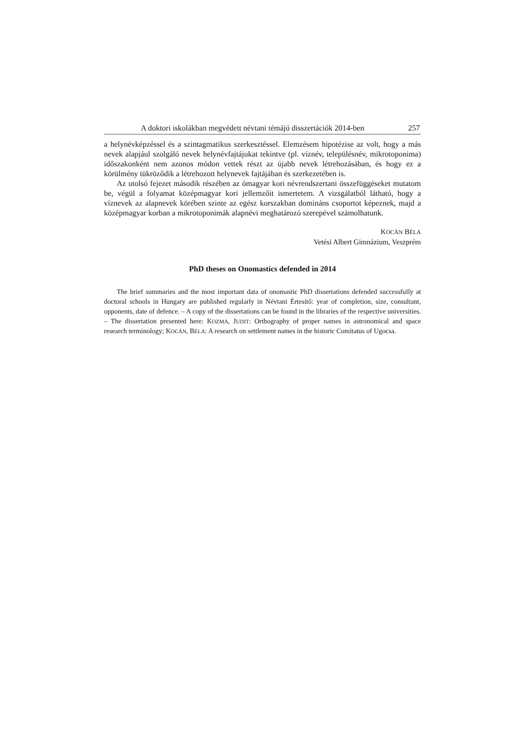A doktori iskolákban megvédett névtani témájú disszertációk 2014-ben 257
a helynévképzéssel és a szintagmatikus szerkesztéssel. Elemzésem hipotézise az volt, hogy a más nevek alapjául szolgáló nevek helynévfajtájukat tekintve (pl. víznév, településnév, mikrotoponima) időszakonként nem azonos módon vettek részt az újabb nevek létrehozásában, és hogy ez a körülmény tükröződik a létrehozott helynevek fajtájában és szerkezetében is.
Az utolsó fejezet második részében az ómagyar kori névrendszertani összefüggéseket mutatom be, végül a folyamat középmagyar kori jellemzőit ismertetem. A vizsgálatból látható, hogy a víznevek az alapnevek körében szinte az egész korszakban domináns csoportot képeznek, majd a középmagyar korban a mikrotoponimák alapnévi meghatározó szerepével számolhatunk.
KOCÁN BÉLA
Vetési Albert Gimnázium, Veszprém
PhD theses on Onomastics defended in 2014
The brief summaries and the most important data of onomastic PhD dissertations defended successfully at doctoral schools in Hungary are published regularly in Névtani Értesítő: year of completion, size, consultant, opponents, date of defence. – A copy of the dissertations can be found in the libraries of the respective universities. – The dissertation presented here: KOZMA, JUDIT: Orthography of proper names in astronomical and space research terminology; KOCÁN, BÉLA: A research on settlement names in the historic Comitatus of Ugocsa.